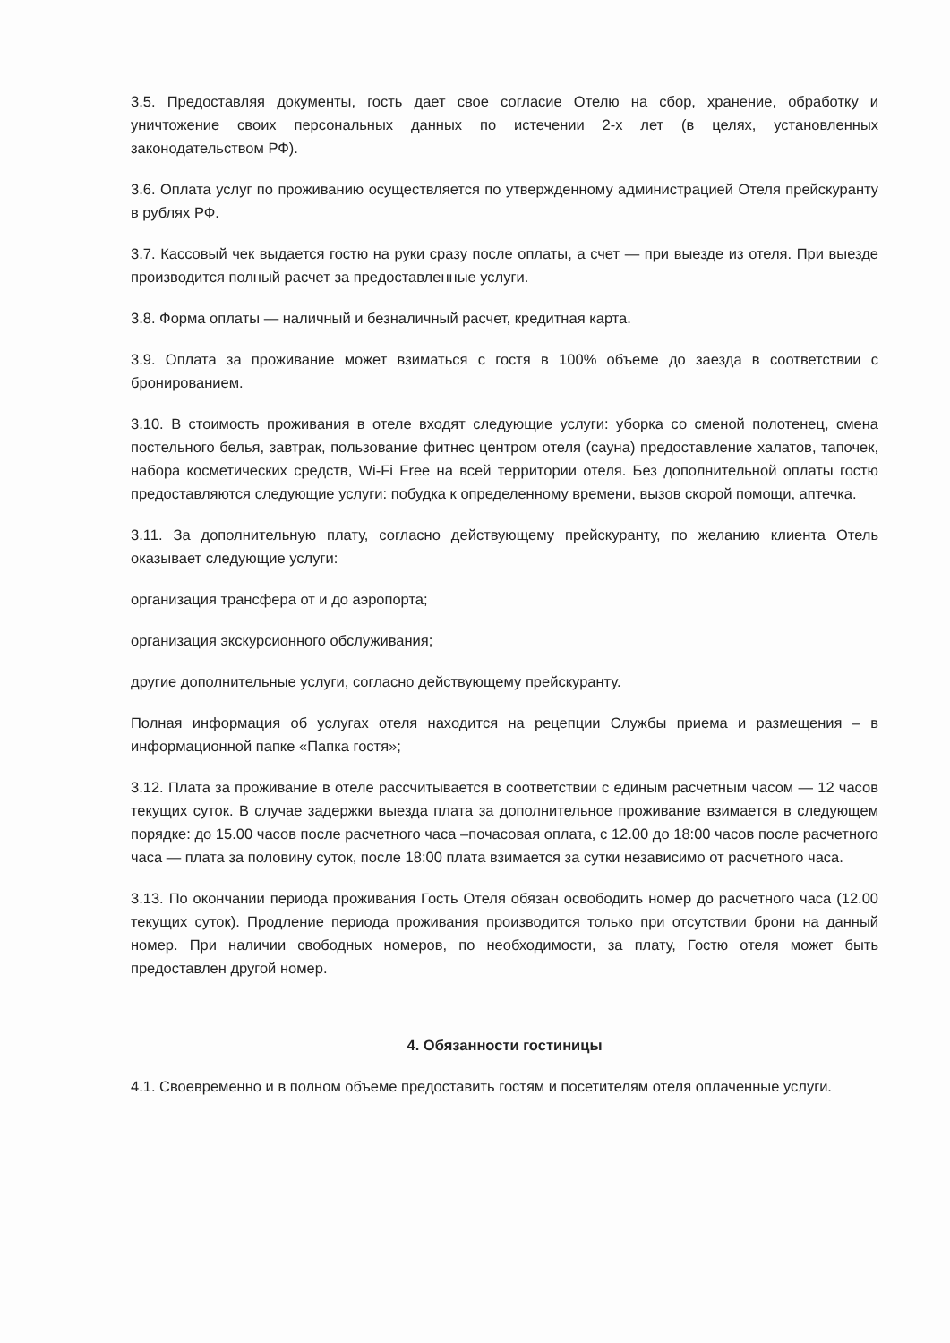3.5. Предоставляя документы, гость дает свое согласие Отелю на сбор, хранение, обработку и уничтожение своих персональных данных по истечении 2-х лет (в целях, установленных законодательством РФ).
3.6. Оплата услуг по проживанию осуществляется по утвержденному администрацией Отеля прейскуранту в рублях РФ.
3.7. Кассовый чек выдается гостю на руки сразу после оплаты, а счет — при выезде из отеля. При выезде производится полный расчет за предоставленные услуги.
3.8. Форма оплаты — наличный и безналичный расчет, кредитная карта.
3.9. Оплата за проживание может взиматься с гостя в 100% объеме до заезда в соответствии с бронированием.
3.10. В стоимость проживания в отеле входят следующие услуги: уборка со сменой полотенец, смена постельного белья, завтрак, пользование фитнес центром отеля (сауна) предоставление халатов, тапочек, набора косметических средств, Wi-Fi Free на всей территории отеля. Без дополнительной оплаты гостю предоставляются следующие услуги: побудка к определенному времени, вызов скорой помощи, аптечка.
3.11. За дополнительную плату, согласно действующему прейскуранту, по желанию клиента Отель оказывает следующие услуги:
организация трансфера от и до аэропорта;
организация экскурсионного обслуживания;
другие дополнительные услуги, согласно действующему прейскуранту.
Полная информация об услугах отеля находится на рецепции Службы приема и размещения – в информационной папке «Папка гостя»;
3.12. Плата за проживание в отеле рассчитывается в соответствии с единым расчетным часом — 12 часов текущих суток. В случае задержки выезда плата за дополнительное проживание взимается в следующем порядке: до 15.00 часов после расчетного часа –почасовая оплата, с 12.00 до 18:00 часов после расчетного часа — плата за половину суток, после 18:00 плата взимается за сутки независимо от расчетного часа.
3.13. По окончании периода проживания Гость Отеля обязан освободить номер до расчетного часа (12.00 текущих суток). Продление периода проживания производится только при отсутствии брони на данный номер. При наличии свободных номеров, по необходимости, за плату, Гостю отеля может быть предоставлен другой номер.
4. Обязанности гостиницы
4.1. Своевременно и в полном объеме предоставить гостям и посетителям отеля оплаченные услуги.